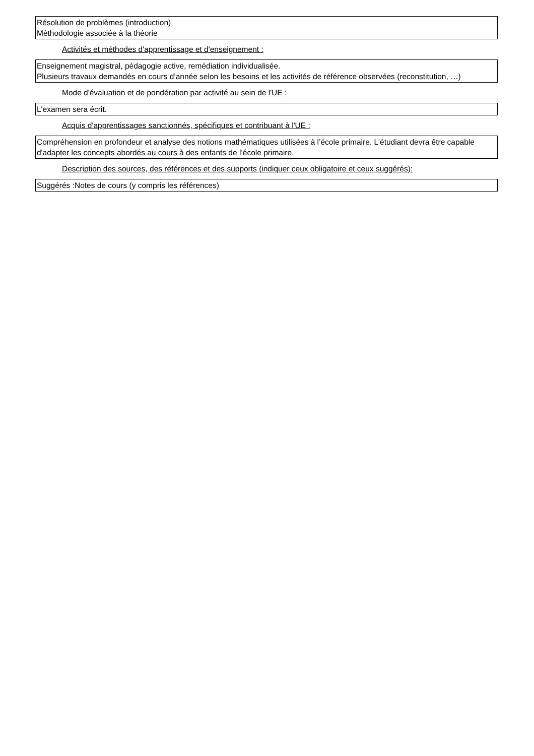Résolution de problèmes (introduction)
Méthodologie associée à la théorie
Activités et méthodes d'apprentissage et d'enseignement :
Enseignement magistral, pédagogie active, remédiation individualisée.
Plusieurs travaux demandés en cours d’année selon les besoins et les activités de référence observées (reconstitution, …)
Mode d'évaluation et de pondération par activité au sein de l'UE :
L'examen sera écrit.
Acquis d'apprentissages sanctionnés, spécifiques et contribuant à l'UE :
Compréhension en profondeur et analyse des notions mathématiques utilisées à l’école primaire. L'étudiant devra être capable d'adapter les concepts abordés au cours à des enfants de l’école primaire.
Description des sources, des références et des supports (indiquer ceux obligatoire et ceux suggérés):
Suggérés :Notes de cours (y compris les références)